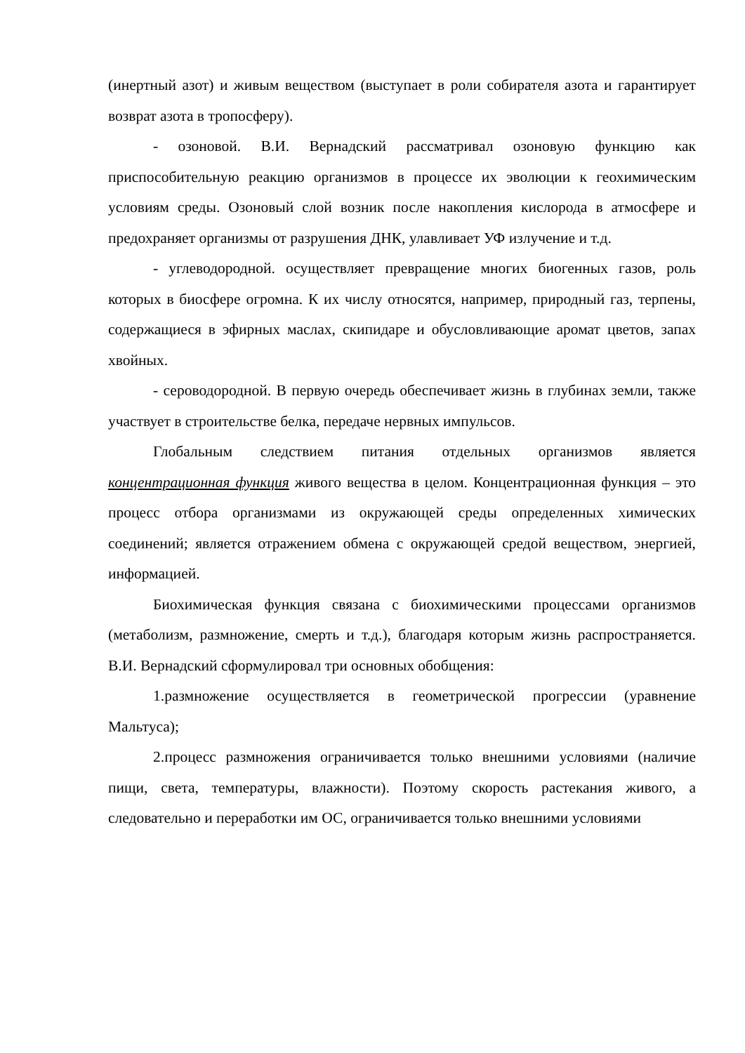(инертный азот) и живым веществом (выступает в роли собирателя азота и гарантирует возврат азота в тропосферу).
- озоновой. В.И. Вернадский рассматривал озоновую функцию как приспособительную реакцию организмов в процессе их эволюции к геохимическим условиям среды. Озоновый слой возник после накопления кислорода в атмосфере и предохраняет организмы от разрушения ДНК, улавливает УФ излучение и т.д.
- углеводородной. осуществляет превращение многих биогенных газов, роль которых в биосфере огромна. К их числу относятся, например, природный газ, терпены, содержащиеся в эфирных маслах, скипидаре и обусловливающие аромат цветов, запах хвойных.
- сероводородной. В первую очередь обеспечивает жизнь в глубинах земли, также участвует в строительстве белка, передаче нервных импульсов.
Глобальным следствием питания отдельных организмов является концентрационная функция живого вещества в целом. Концентрационная функция – это процесс отбора организмами из окружающей среды определенных химических соединений; является отражением обмена с окружающей средой веществом, энергией, информацией.
Биохимическая функция связана с биохимическими процессами организмов (метаболизм, размножение, смерть и т.д.), благодаря которым жизнь распространяется. В.И. Вернадский сформулировал три основных обобщения:
1.размножение осуществляется в геометрической прогрессии (уравнение Мальтуса);
2.процесс размножения ограничивается только внешними условиями (наличие пищи, света, температуры, влажности). Поэтому скорость растекания живого, а следовательно и переработки им ОС, ограничивается только внешними условиями